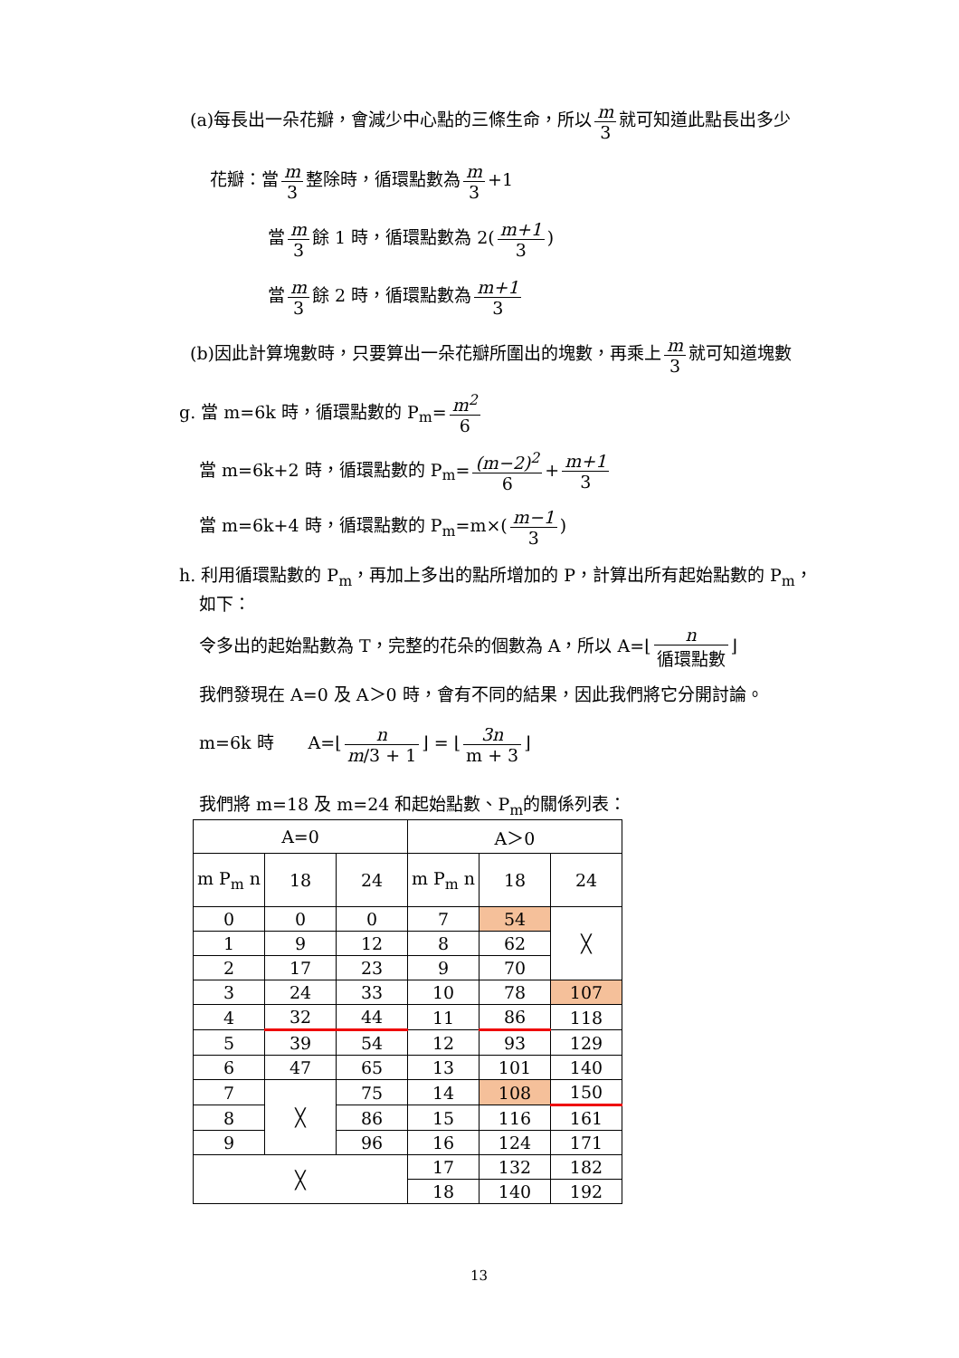(a)每長出一朵花瓣，會減少中心點的三條生命，所以 m 3 就可知道此點長出多少
花瓣：當 m 3 整除時，循環點數為 m 3 +1
當 m 3 餘 1 時，循環點數為 2(m+1 3)
當 m 3 餘 2 時，循環點數為 m+1 3
(b)因此計算塊數時，只要算出一朵花瓣所圍出的塊數，再乘上 m 3 就可知道塊數
g. 當 m=6k 時，循環點數的 P<sub>m</sub>= m<sup>2</sup> 6
當 m=6k+2 時，循環點數的 P<sub>m</sub>= (m−2)<sup>2</sup> 6 + m+1 3
當 m=6k+4 時，循環點數的 P<sub>m</sub>=m×(m−1 3)
h. 利用循環點數的 P<sub>m</sub>，再加上多出的點所增加的 P，計算出所有起始點數的 P<sub>m</sub>，
如下：
令多出的起始點數為 T，完整的花朵的個數為 A，所以 A=⌊ n 循環點數 ⌋
我們發現在 A=0 及 A＞0 時，會有不同的結果，因此我們將它分開討論。
m=6k 時　　A=⌊ n m/3 + 1 ⌋ = ⌊ 3n m + 3 ⌋
我們將 m=18 及 m=24 和起始點數、P<sub>m</sub>的關係列表：
| A=0 | | | A＞0 | | |
| --- | --- | --- | --- | --- | --- |
| m P<sub>m</sub> n | 18 | 24 | m P<sub>m</sub> n | 18 | 24 |
| 0 | 0 | 0 | 7 | 54 | ╳ |
| 1 | 9 | 12 | 8 | 62 | |
| 2 | 17 | 23 | 9 | 70 | |
| 3 | 24 | 33 | 10 | 78 | 107 |
| 4 | 32 | 44 | 11 | 86 | 118 |
| 5 | 39 | 54 | 12 | 93 | 129 |
| 6 | 47 | 65 | 13 | 101 | 140 |
| 7 | ╳ | 75 | 14 | 108 | 150 |
| 8 | | 86 | 15 | 116 | 161 |
| 9 | | 96 | 16 | 124 | 171 |
| ╳ | | | 17 | 132 | 182 |
| | | | 18 | 140 | 192 |
13